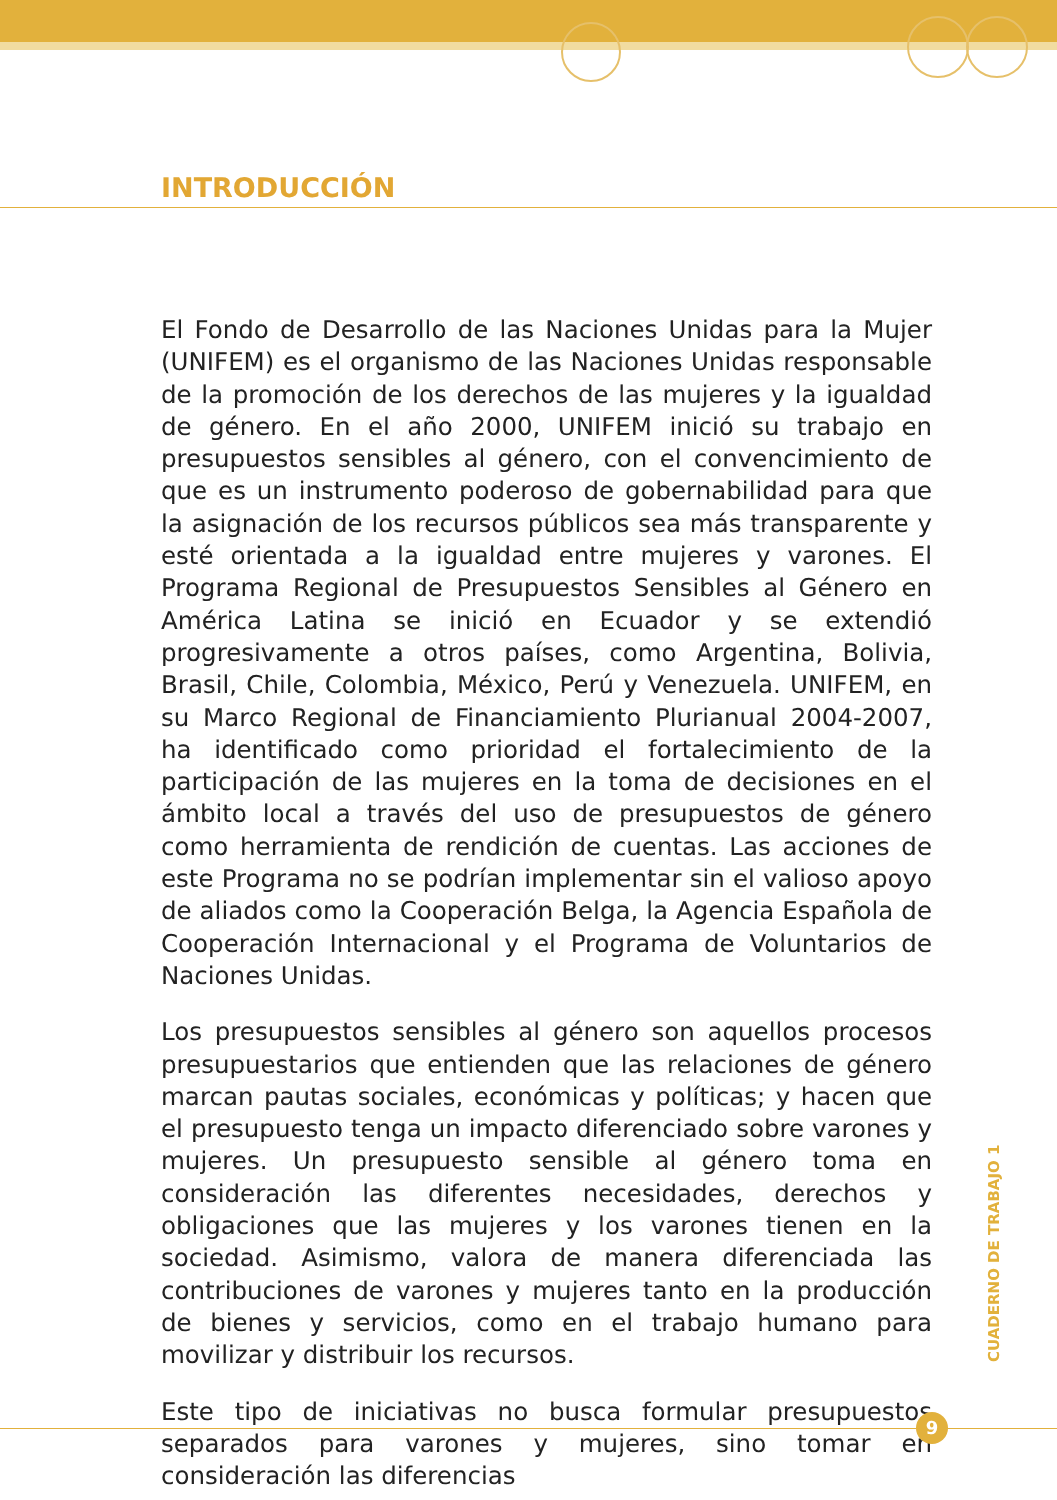INTRODUCCIÓN
El Fondo de Desarrollo de las Naciones Unidas para la Mujer (UNIFEM) es el organismo de las Naciones Unidas responsable de la promoción de los derechos de las mujeres y la igualdad de género. En el año 2000, UNIFEM inició su trabajo en presupuestos sensibles al género, con el convencimiento de que es un instrumento poderoso de gobernabilidad para que la asignación de los recursos públicos sea más transparente y esté orientada a la igualdad entre mujeres y varones. El Programa Regional de Presupuestos Sensibles al Género en América Latina se inició en Ecuador y se extendió progresivamente a otros países, como Argentina, Bolivia, Brasil, Chile, Colombia, México, Perú y Venezuela. UNIFEM, en su Marco Regional de Financiamiento Plurianual 2004-2007, ha identificado como prioridad el fortalecimiento de la participación de las mujeres en la toma de decisiones en el ámbito local a través del uso de presupuestos de género como herramienta de rendición de cuentas. Las acciones de este Programa no se podrían implementar sin el valioso apoyo de aliados como la Cooperación Belga, la Agencia Española de Cooperación Internacional y el Programa de Voluntarios de Naciones Unidas.
Los presupuestos sensibles al género son aquellos procesos presupuestarios que entienden que las relaciones de género marcan pautas sociales, económicas y políticas; y hacen que el presupuesto tenga un impacto diferenciado sobre varones y mujeres. Un presupuesto sensible al género toma en consideración las diferentes necesidades, derechos y obligaciones que las mujeres y los varones tienen en la sociedad. Asimismo, valora de manera diferenciada las contribuciones de varones y mujeres tanto en la producción de bienes y servicios, como en el trabajo humano para movilizar y distribuir los recursos.
Este tipo de iniciativas no busca formular presupuestos separados para varones y mujeres, sino tomar en consideración las diferencias
CUADERNO DE TRABAJO 1
9